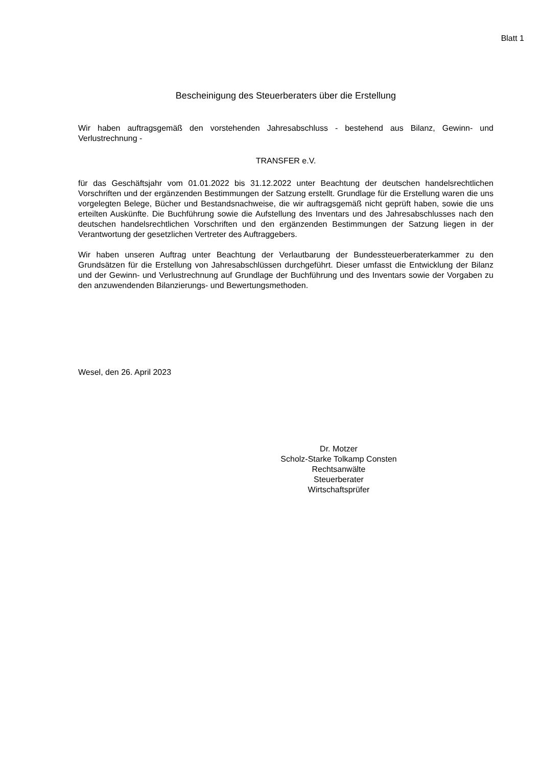Blatt 1
Bescheinigung des Steuerberaters über die Erstellung
Wir haben auftragsgemäß den vorstehenden Jahresabschluss - bestehend aus Bilanz, Gewinn- und Verlustrechnung -
TRANSFER e.V.
für das Geschäftsjahr vom 01.01.2022 bis 31.12.2022 unter Beachtung der deutschen handelsrechtlichen Vorschriften und der ergänzenden Bestimmungen der Satzung erstellt. Grundlage für die Erstellung waren die uns vorgelegten Belege, Bücher und Bestandsnachweise, die wir auftragsgemäß nicht geprüft haben, sowie die uns erteilten Auskünfte. Die Buchführung sowie die Aufstellung des Inventars und des Jahresabschlusses nach den deutschen handelsrechtlichen Vorschriften und den ergänzenden Bestimmungen der Satzung liegen in der Verantwortung der gesetzlichen Vertreter des Auftraggebers.
Wir haben unseren Auftrag unter Beachtung der Verlautbarung der Bundessteuerberaterkammer zu den Grundsätzen für die Erstellung von Jahresabschlüssen durchgeführt. Dieser umfasst die Entwicklung der Bilanz und der Gewinn- und Verlustrechnung auf Grundlage der Buchführung und des Inventars sowie der Vorgaben zu den anzuwendenden Bilanzierungs- und Bewertungsmethoden.
Wesel, den 26. April 2023
Dr. Motzer
Scholz-Starke Tolkamp Consten
Rechtsanwälte
Steuerberater
Wirtschaftsprüfer